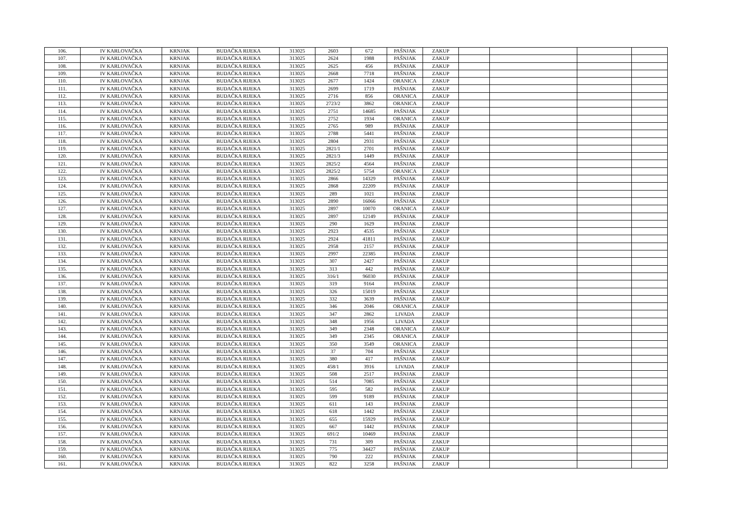| 106. | IV KARLOVAČKA | KRNJAK | BUDAČKA RIJEKA | 313025 | 2603 | 672 | PAŠNJAK | ZAKUP | | | | |
| 107. | IV KARLOVAČKA | KRNJAK | BUDAČKA RIJEKA | 313025 | 2624 | 1988 | PAŠNJAK | ZAKUP | | | | |
| 108. | IV KARLOVAČKA | KRNJAK | BUDAČKA RIJEKA | 313025 | 2625 | 456 | PAŠNJAK | ZAKUP | | | | |
| 109. | IV KARLOVAČKA | KRNJAK | BUDAČKA RIJEKA | 313025 | 2668 | 7718 | PAŠNJAK | ZAKUP | | | | |
| 110. | IV KARLOVAČKA | KRNJAK | BUDAČKA RIJEKA | 313025 | 2677 | 1424 | ORANICA | ZAKUP | | | | |
| 111. | IV KARLOVAČKA | KRNJAK | BUDAČKA RIJEKA | 313025 | 2699 | 1719 | PAŠNJAK | ZAKUP | | | | |
| 112. | IV KARLOVAČKA | KRNJAK | BUDAČKA RIJEKA | 313025 | 2716 | 856 | ORANICA | ZAKUP | | | | |
| 113. | IV KARLOVAČKA | KRNJAK | BUDAČKA RIJEKA | 313025 | 2723/2 | 3862 | ORANICA | ZAKUP | | | | |
| 114. | IV KARLOVAČKA | KRNJAK | BUDAČKA RIJEKA | 313025 | 2751 | 14685 | PAŠNJAK | ZAKUP | | | | |
| 115. | IV KARLOVAČKA | KRNJAK | BUDAČKA RIJEKA | 313025 | 2752 | 1934 | ORANICA | ZAKUP | | | | |
| 116. | IV KARLOVAČKA | KRNJAK | BUDAČKA RIJEKA | 313025 | 2765 | 989 | PAŠNJAK | ZAKUP | | | | |
| 117. | IV KARLOVAČKA | KRNJAK | BUDAČKA RIJEKA | 313025 | 2788 | 5441 | PAŠNJAK | ZAKUP | | | | |
| 118. | IV KARLOVAČKA | KRNJAK | BUDAČKA RIJEKA | 313025 | 2804 | 2931 | PAŠNJAK | ZAKUP | | | | |
| 119. | IV KARLOVAČKA | KRNJAK | BUDAČKA RIJEKA | 313025 | 2821/1 | 2701 | PAŠNJAK | ZAKUP | | | | |
| 120. | IV KARLOVAČKA | KRNJAK | BUDAČKA RIJEKA | 313025 | 2821/3 | 1449 | PAŠNJAK | ZAKUP | | | | |
| 121. | IV KARLOVAČKA | KRNJAK | BUDAČKA RIJEKA | 313025 | 2825/2 | 4564 | PAŠNJAK | ZAKUP | | | | |
| 122. | IV KARLOVAČKA | KRNJAK | BUDAČKA RIJEKA | 313025 | 2825/2 | 5754 | ORANICA | ZAKUP | | | | |
| 123. | IV KARLOVAČKA | KRNJAK | BUDAČKA RIJEKA | 313025 | 2866 | 14329 | PAŠNJAK | ZAKUP | | | | |
| 124. | IV KARLOVAČKA | KRNJAK | BUDAČKA RIJEKA | 313025 | 2868 | 22209 | PAŠNJAK | ZAKUP | | | | |
| 125. | IV KARLOVAČKA | KRNJAK | BUDAČKA RIJEKA | 313025 | 289 | 1021 | PAŠNJAK | ZAKUP | | | | |
| 126. | IV KARLOVAČKA | KRNJAK | BUDAČKA RIJEKA | 313025 | 2890 | 16066 | PAŠNJAK | ZAKUP | | | | |
| 127. | IV KARLOVAČKA | KRNJAK | BUDAČKA RIJEKA | 313025 | 2897 | 10070 | ORANICA | ZAKUP | | | | |
| 128. | IV KARLOVAČKA | KRNJAK | BUDAČKA RIJEKA | 313025 | 2897 | 12149 | PAŠNJAK | ZAKUP | | | | |
| 129. | IV KARLOVAČKA | KRNJAK | BUDAČKA RIJEKA | 313025 | 290 | 1629 | PAŠNJAK | ZAKUP | | | | |
| 130. | IV KARLOVAČKA | KRNJAK | BUDAČKA RIJEKA | 313025 | 2923 | 4535 | PAŠNJAK | ZAKUP | | | | |
| 131. | IV KARLOVAČKA | KRNJAK | BUDAČKA RIJEKA | 313025 | 2924 | 41811 | PAŠNJAK | ZAKUP | | | | |
| 132. | IV KARLOVAČKA | KRNJAK | BUDAČKA RIJEKA | 313025 | 2958 | 2157 | PAŠNJAK | ZAKUP | | | | |
| 133. | IV KARLOVAČKA | KRNJAK | BUDAČKA RIJEKA | 313025 | 2997 | 22385 | PAŠNJAK | ZAKUP | | | | |
| 134. | IV KARLOVAČKA | KRNJAK | BUDAČKA RIJEKA | 313025 | 307 | 2427 | PAŠNJAK | ZAKUP | | | | |
| 135. | IV KARLOVAČKA | KRNJAK | BUDAČKA RIJEKA | 313025 | 313 | 442 | PAŠNJAK | ZAKUP | | | | |
| 136. | IV KARLOVAČKA | KRNJAK | BUDAČKA RIJEKA | 313025 | 316/1 | 96030 | PAŠNJAK | ZAKUP | | | | |
| 137. | IV KARLOVAČKA | KRNJAK | BUDAČKA RIJEKA | 313025 | 319 | 9164 | PAŠNJAK | ZAKUP | | | | |
| 138. | IV KARLOVAČKA | KRNJAK | BUDAČKA RIJEKA | 313025 | 326 | 15019 | PAŠNJAK | ZAKUP | | | | |
| 139. | IV KARLOVAČKA | KRNJAK | BUDAČKA RIJEKA | 313025 | 332 | 3639 | PAŠNJAK | ZAKUP | | | | |
| 140. | IV KARLOVAČKA | KRNJAK | BUDAČKA RIJEKA | 313025 | 346 | 2046 | ORANICA | ZAKUP | | | | |
| 141. | IV KARLOVAČKA | KRNJAK | BUDAČKA RIJEKA | 313025 | 347 | 2862 | LIVADA | ZAKUP | | | | |
| 142. | IV KARLOVAČKA | KRNJAK | BUDAČKA RIJEKA | 313025 | 348 | 1956 | LIVADA | ZAKUP | | | | |
| 143. | IV KARLOVAČKA | KRNJAK | BUDAČKA RIJEKA | 313025 | 349 | 2348 | ORANICA | ZAKUP | | | | |
| 144. | IV KARLOVAČKA | KRNJAK | BUDAČKA RIJEKA | 313025 | 349 | 2345 | ORANICA | ZAKUP | | | | |
| 145. | IV KARLOVAČKA | KRNJAK | BUDAČKA RIJEKA | 313025 | 350 | 3549 | ORANICA | ZAKUP | | | | |
| 146. | IV KARLOVAČKA | KRNJAK | BUDAČKA RIJEKA | 313025 | 37 | 704 | PAŠNJAK | ZAKUP | | | | |
| 147. | IV KARLOVAČKA | KRNJAK | BUDAČKA RIJEKA | 313025 | 380 | 417 | PAŠNJAK | ZAKUP | | | | |
| 148. | IV KARLOVAČKA | KRNJAK | BUDAČKA RIJEKA | 313025 | 458/1 | 3916 | LIVADA | ZAKUP | | | | |
| 149. | IV KARLOVAČKA | KRNJAK | BUDAČKA RIJEKA | 313025 | 508 | 2517 | PAŠNJAK | ZAKUP | | | | |
| 150. | IV KARLOVAČKA | KRNJAK | BUDAČKA RIJEKA | 313025 | 514 | 7085 | PAŠNJAK | ZAKUP | | | | |
| 151. | IV KARLOVAČKA | KRNJAK | BUDAČKA RIJEKA | 313025 | 595 | 582 | PAŠNJAK | ZAKUP | | | | |
| 152. | IV KARLOVAČKA | KRNJAK | BUDAČKA RIJEKA | 313025 | 599 | 9189 | PAŠNJAK | ZAKUP | | | | |
| 153. | IV KARLOVAČKA | KRNJAK | BUDAČKA RIJEKA | 313025 | 611 | 143 | PAŠNJAK | ZAKUP | | | | |
| 154. | IV KARLOVAČKA | KRNJAK | BUDAČKA RIJEKA | 313025 | 618 | 1442 | PAŠNJAK | ZAKUP | | | | |
| 155. | IV KARLOVAČKA | KRNJAK | BUDAČKA RIJEKA | 313025 | 655 | 15929 | PAŠNJAK | ZAKUP | | | | |
| 156. | IV KARLOVAČKA | KRNJAK | BUDAČKA RIJEKA | 313025 | 667 | 1442 | PAŠNJAK | ZAKUP | | | | |
| 157. | IV KARLOVAČKA | KRNJAK | BUDAČKA RIJEKA | 313025 | 691/2 | 10469 | PAŠNJAK | ZAKUP | | | | |
| 158. | IV KARLOVAČKA | KRNJAK | BUDAČKA RIJEKA | 313025 | 731 | 309 | PAŠNJAK | ZAKUP | | | | |
| 159. | IV KARLOVAČKA | KRNJAK | BUDAČKA RIJEKA | 313025 | 775 | 34427 | PAŠNJAK | ZAKUP | | | | |
| 160. | IV KARLOVAČKA | KRNJAK | BUDAČKA RIJEKA | 313025 | 790 | 222 | PAŠNJAK | ZAKUP | | | | |
| 161. | IV KARLOVAČKA | KRNJAK | BUDAČKA RIJEKA | 313025 | 822 | 3258 | PAŠNJAK | ZAKUP | | | | |